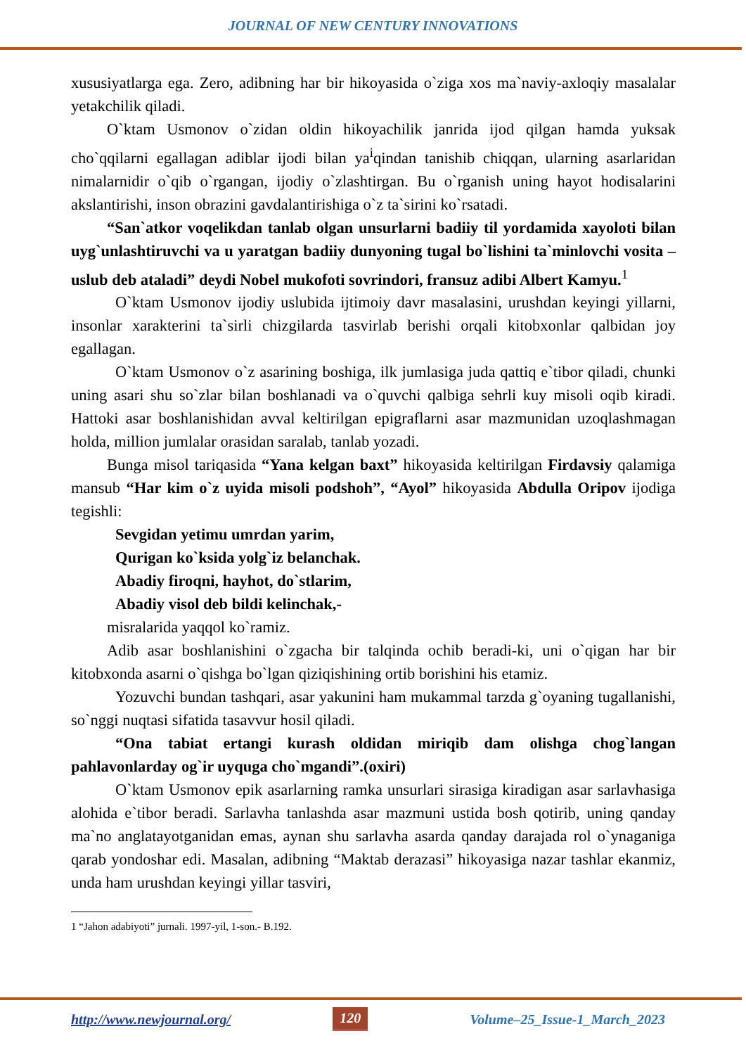JOURNAL OF NEW CENTURY INNOVATIONS
xususiyatlarga ega. Zero, adibning har bir hikoyasida o`ziga xos ma`naviy-axloqiy masalalar yetakchilik qiladi.
O`ktam Usmonov o`zidan oldin hikoyachilik janrida ijod qilgan hamda yuksak cho`qqilarni egallagan adiblar ijodi bilan ya<sup>i</sup>qindan tanishib chiqqan, ularning asarlaridan nimalarnidir o`qib o`rgangan, ijodiy o`zlashtirgan. Bu o`rganish uning hayot hodisalarini akslantirishi, inson obrazini gavdalantirishiga o`z ta`sirini ko`rsatadi.
“San`atkor voqelikdan tanlab olgan unsurlarni badiiy til yordamida xayoloti bilan uyg`unlashtiruvchi va u yaratgan badiiy dunyoning tugal bo`lishini ta`minlovchi vosita – uslub deb ataladi” deydi Nobel mukofoti sovrindori, fransuz adibi Albert Kamyu.<sup>1</sup>
O`ktam Usmonov ijodiy uslubida ijtimoiy davr masalasini, urushdan keyingi yillarni, insonlar xarakterini ta`sirli chizgilarda tasvirlab berishi orqali kitobxonlar qalbidan joy egallagan.
O`ktam Usmonov o`z asarining boshiga, ilk jumlasiga juda qattiq e`tibor qiladi, chunki uning asari shu so`zlar bilan boshlanadi va o`quvchi qalbiga sehrli kuy misoli oqib kiradi. Hattoki asar boshlanishidan avval keltirilgan epigraflarni asar mazmunidan uzoqlashmagan holda, million jumlalar orasidan saralab, tanlab yozadi.
Bunga misol tariqasida “Yana kelgan baxt” hikoyasida keltirilgan Firdavsiy qalamiga mansub “Har kim o`z uyida misoli podshoh”, “Ayol” hikoyasida Abdulla Oripov ijodiga tegishli:
Sevgidan yetimu umrdan yarim,
Qurigan ko`ksida yolg`iz belanchak.
Abadiy firoqni, hayhot, do`stlarim,
Abadiy visol deb bildi kelinchak,-
misralarida yaqqol ko`ramiz.
Adib asar boshlanishini o`zgacha bir talqinda ochib beradi-ki, uni o`qigan har bir kitobxonda asarni o`qishga bo`lgan qiziqishining ortib borishini his etamiz.
Yozuvchi bundan tashqari, asar yakunini ham mukammal tarzda g`oyaning tugallanishi, so`nggi nuqtasi sifatida tasavvur hosil qiladi.
“Ona tabiat ertangi kurash oldidan miriqib dam olishga chog`langan pahlavonlarday og`ir uyquga cho`mgandi”.(oxiri)
O`ktam Usmonov epik asarlarning ramka unsurlari sirasiga kiradigan asar sarlavhasiga alohida e`tibor beradi. Sarlavha tanlashda asar mazmuni ustida bosh qotirib, uning qanday ma`no anglatayotganidan emas, aynan shu sarlavha asarda qanday darajada rol o`ynaganiga qarab yondoshar edi. Masalan, adibning “Maktab derazasi” hikoyasiga nazar tashlar ekanmiz, unda ham urushdan keyingi yillar tasviri,
1 “Jahon adabiyoti” jurnali. 1997-yil, 1-son.- B.192.
http://www.newjournal.org/ 120 Volume–25_Issue-1_March_2023